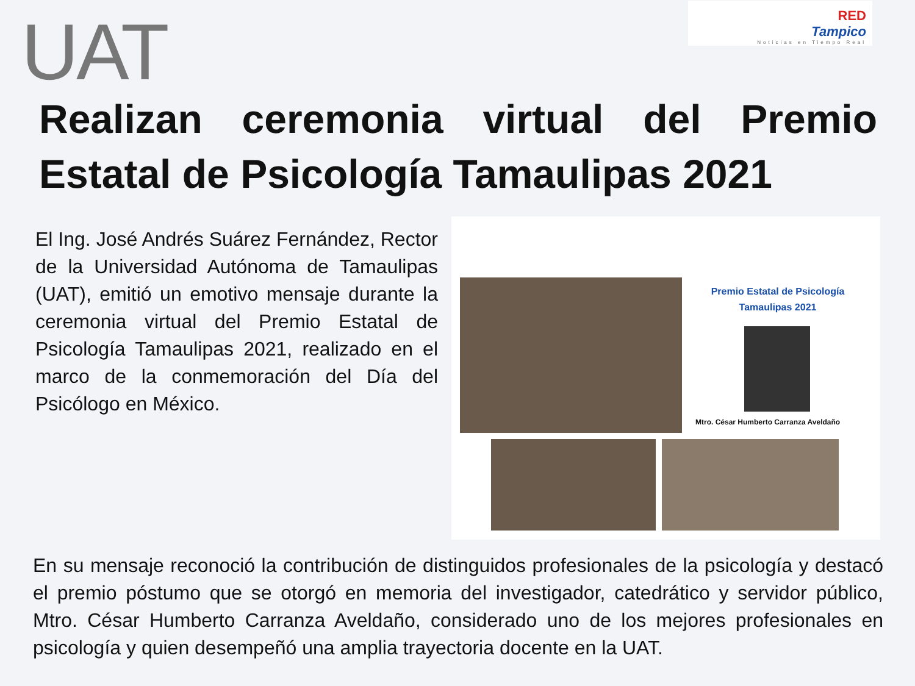UAT
RED
Tampico
Noticias en Tiempo Real
Realizan ceremonia virtual del Premio Estatal de Psicología Tamaulipas 2021
El Ing. José Andrés Suárez Fernández, Rector de la Universidad Autónoma de Tamaulipas (UAT), emitió un emotivo mensaje durante la ceremonia virtual del Premio Estatal de Psicología Tamaulipas 2021, realizado en el marco de la conmemoración del Día del Psicólogo en México.
Premio Estatal de Psicología
Tamaulipas 2021
Mtro. César Humberto Carranza Aveldaño
En su mensaje reconoció la contribución de distinguidos profesionales de la psicología y destacó el premio póstumo que se otorgó en memoria del investigador, catedrático y servidor público, Mtro. César Humberto Carranza Aveldaño, considerado uno de los mejores profesionales en psicología y quien desempeñó una amplia trayectoria docente en la UAT.